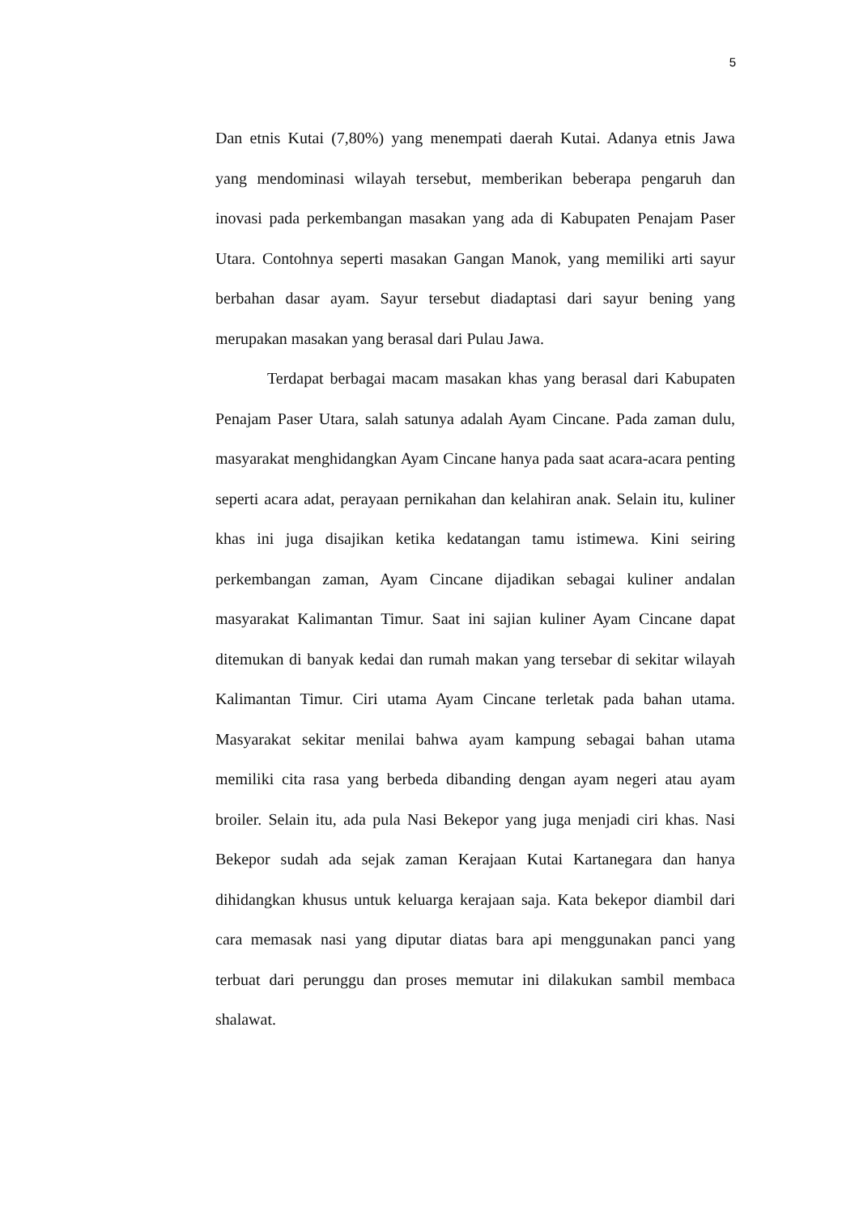5
Dan etnis Kutai (7,80%) yang menempati daerah Kutai. Adanya etnis Jawa yang mendominasi wilayah tersebut, memberikan beberapa pengaruh dan inovasi pada perkembangan masakan yang ada di Kabupaten Penajam Paser Utara. Contohnya seperti masakan Gangan Manok, yang memiliki arti sayur berbahan dasar ayam. Sayur tersebut diadaptasi dari sayur bening yang merupakan masakan yang berasal dari Pulau Jawa.
Terdapat berbagai macam masakan khas yang berasal dari Kabupaten Penajam Paser Utara, salah satunya adalah Ayam Cincane. Pada zaman dulu, masyarakat menghidangkan Ayam Cincane hanya pada saat acara-acara penting seperti acara adat, perayaan pernikahan dan kelahiran anak. Selain itu, kuliner khas ini juga disajikan ketika kedatangan tamu istimewa. Kini seiring perkembangan zaman, Ayam Cincane dijadikan sebagai kuliner andalan masyarakat Kalimantan Timur. Saat ini sajian kuliner Ayam Cincane dapat ditemukan di banyak kedai dan rumah makan yang tersebar di sekitar wilayah Kalimantan Timur. Ciri utama Ayam Cincane terletak pada bahan utama. Masyarakat sekitar menilai bahwa ayam kampung sebagai bahan utama memiliki cita rasa yang berbeda dibanding dengan ayam negeri atau ayam broiler. Selain itu, ada pula Nasi Bekepor yang juga menjadi ciri khas. Nasi Bekepor sudah ada sejak zaman Kerajaan Kutai Kartanegara dan hanya dihidangkan khusus untuk keluarga kerajaan saja. Kata bekepor diambil dari cara memasak nasi yang diputar diatas bara api menggunakan panci yang terbuat dari perunggu dan proses memutar ini dilakukan sambil membaca shalawat.